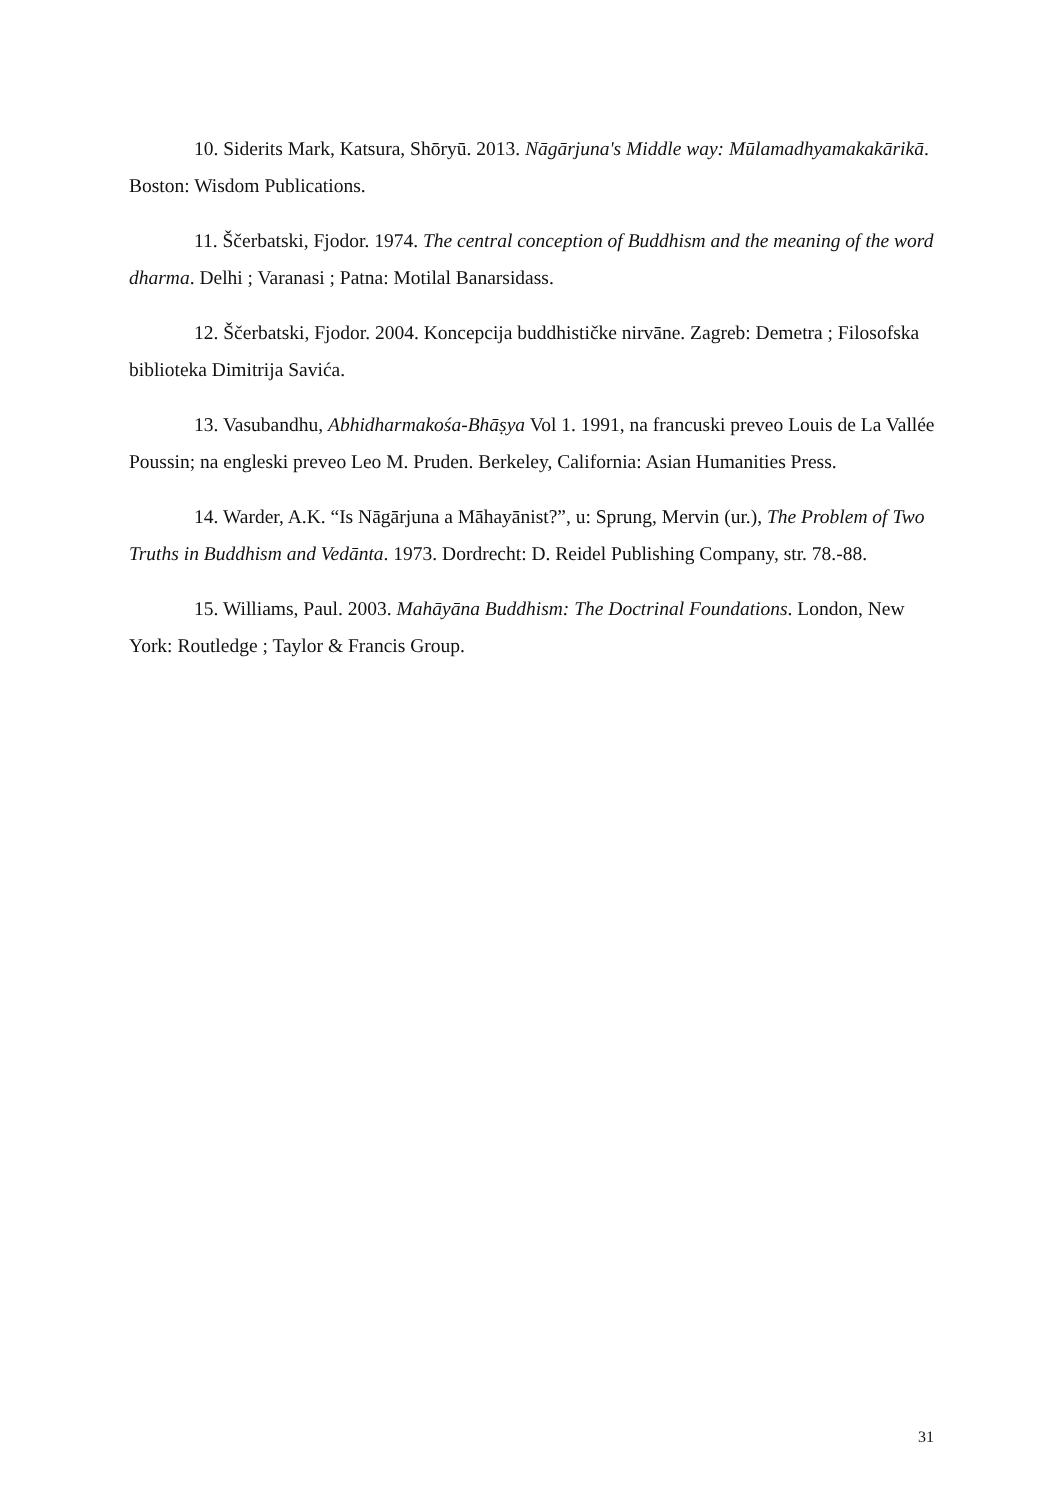10. Siderits Mark, Katsura, Shōryū. 2013. Nāgārjuna's Middle way: Mūlamadhyamakakārikā. Boston: Wisdom Publications.
11. Ščerbatski, Fjodor. 1974. The central conception of Buddhism and the meaning of the word dharma. Delhi ; Varanasi ; Patna: Motilal Banarsidass.
12. Ščerbatski, Fjodor. 2004. Koncepcija buddhističke nirvāne. Zagreb: Demetra ; Filosofska biblioteka Dimitrija Savića.
13. Vasubandhu, Abhidharmakośa-Bhāṣya Vol 1. 1991, na francuski preveo Louis de La Vallée Poussin; na engleski preveo Leo M. Pruden. Berkeley, California: Asian Humanities Press.
14. Warder, A.K. “Is Nāgārjuna a Māhayānist?”, u: Sprung, Mervin (ur.), The Problem of Two Truths in Buddhism and Vedānta. 1973. Dordrecht: D. Reidel Publishing Company, str. 78.-88.
15. Williams, Paul. 2003. Mahāyāna Buddhism: The Doctrinal Foundations. London, New York: Routledge ; Taylor & Francis Group.
31